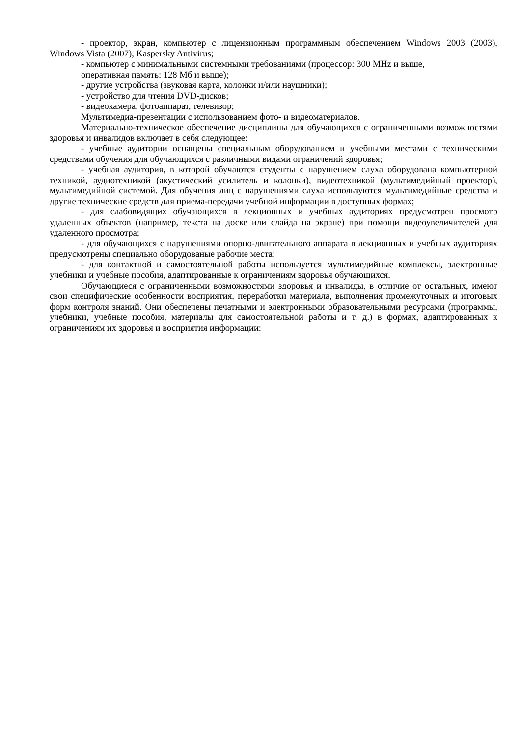- проектор, экран, компьютер с лицензионным программным обеспечением Windows 2003 (2003), Windows Vista (2007), Kaspersky Antivirus;
- компьютер с минимальными системными требованиями (процессор: 300 MHz и выше,
оперативная память: 128 Мб и выше);
- другие устройства (звуковая карта, колонки и/или наушники);
- устройство для чтения DVD-дисков;
- видеокамера, фотоаппарат, телевизор;
Мультимедиа-презентации с использованием фото- и видеоматериалов.
Материально-техническое обеспечение дисциплины для обучающихся с ограниченными возможностями здоровья и инвалидов включает в себя следующее:
- учебные аудитории оснащены специальным оборудованием и учебными местами с техническими средствами обучения для обучающихся с различными видами ограничений здоровья;
- учебная аудитория, в которой обучаются студенты с нарушением слуха оборудована компьютерной техникой, аудиотехникой (акустический усилитель и колонки), видеотехникой (мультимедийный проектор), мультимедийной системой. Для обучения лиц с нарушениями слуха используются мультимедийные средства и другие технические средств для приема-передачи учебной информации в доступных формах;
- для слабовидящих обучающихся в лекционных и учебных аудиториях предусмотрен просмотр удаленных объектов (например, текста на доске или слайда на экране) при помощи видеоувеличителей для удаленного просмотра;
- для обучающихся с нарушениями опорно-двигательного аппарата в лекционных и учебных аудиториях предусмотрены специально оборудованые рабочие места;
- для контактной и самостоятельной работы используется мультимедийные комплексы, электронные учебники и учебные пособия, адаптированные к ограничениям здоровья обучающихся.
Обучающиеся с ограниченными возможностями здоровья и инвалиды, в отличие от остальных, имеют свои специфические особенности восприятия, переработки материала, выполнения промежуточных и итоговых форм контроля знаний. Они обеспечены печатными и электронными образовательными ресурсами (программы, учебники, учебные пособия, материалы для самостоятельной работы и т. д.) в формах, адаптированных к ограничениям их здоровья и восприятия информации: